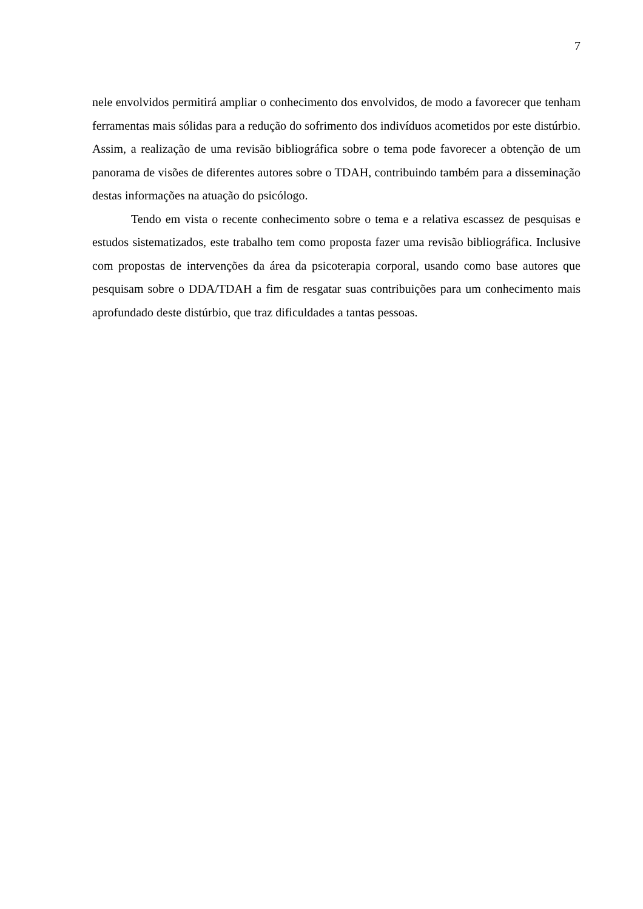7
nele envolvidos permitirá ampliar o conhecimento dos envolvidos, de modo a favorecer que tenham ferramentas mais sólidas para a redução do sofrimento dos indivíduos acometidos por este distúrbio. Assim, a realização de uma revisão bibliográfica sobre o tema pode favorecer a obtenção de um panorama de visões de diferentes autores sobre o TDAH, contribuindo também para a disseminação destas informações na atuação do psicólogo.
Tendo em vista o recente conhecimento sobre o tema e a relativa escassez de pesquisas e estudos sistematizados, este trabalho tem como proposta fazer uma revisão bibliográfica. Inclusive com propostas de intervenções da área da psicoterapia corporal, usando como base autores que pesquisam sobre o DDA/TDAH a fim de resgatar suas contribuições para um conhecimento mais aprofundado deste distúrbio, que traz dificuldades a tantas pessoas.